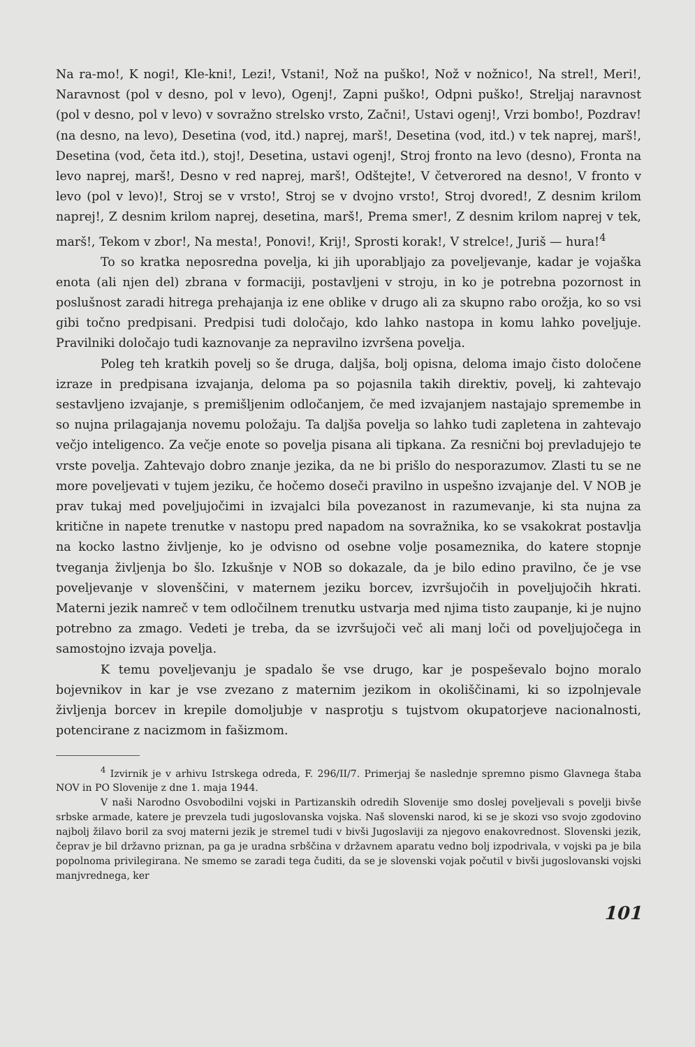Na ra-mo!, K nogi!, Kle-kni!, Lezi!, Vstani!, Nož na puško!, Nož v nožnico!, Na strel!, Meri!, Naravnost (pol v desno, pol v levo), Ogenj!, Zapni puško!, Odpni puško!, Streljaj naravnost (pol v desno, pol v levo) v sovražno strelsko vrsto, Začni!, Ustavi ogenj!, Vrzi bombo!, Pozdrav! (na desno, na levo), Desetina (vod, itd.) naprej, marš!, Desetina (vod, itd.) v tek naprej, marš!, Desetina (vod, četa itd.), stoj!, Desetina, ustavi ogenj!, Stroj fronto na levo (desno), Fronta na levo naprej, marš!, Desno v red naprej, marš!, Odštejte!, V četverored na desno!, V fronto v levo (pol v levo)!, Stroj se v vrsto!, Stroj se v dvojno vrsto!, Stroj dvored!, Z desnim krilom naprej!, Z desnim krilom naprej, desetina, marš!, Prema smer!, Z desnim krilom naprej v tek, marš!, Tekom v zbor!, Na mesta!, Ponovi!, Krij!, Sprosti korak!, V strelce!, Juriš — hura!<sup>4</sup>
To so kratka neposredna povelja, ki jih uporabljajo za poveljevanje, kadar je vojaška enota (ali njen del) zbrana v formaciji, postavljeni v stroju, in ko je potrebna pozornost in poslušnost zaradi hitrega prehajanja iz ene oblike v drugo ali za skupno rabo orožja, ko so vsi gibi točno predpisani. Predpisi tudi določajo, kdo lahko nastopa in komu lahko poveljuje. Pravilniki določajo tudi kaznovanje za nepravilno izvršena povelja.
Poleg teh kratkih povelj so še druga, daljša, bolj opisna, deloma imajo čisto določene izraze in predpisana izvajanja, deloma pa so pojasnila takih direktiv, povelj, ki zahtevajo sestavljeno izvajanje, s premišljenim odločanjem, če med izvajanjem nastajajo spremembe in so nujna prilagajanja novemu položaju. Ta daljša povelja so lahko tudi zapletena in zahtevajo večjo inteligenco. Za večje enote so povelja pisana ali tipkana. Za resnični boj prevladujejo te vrste povelja. Zahtevajo dobro znanje jezika, da ne bi prišlo do nesporazumov. Zlasti tu se ne more poveljevati v tujem jeziku, če hočemo doseči pravilno in uspešno izvajanje del. V NOB je prav tukaj med poveljujočimi in izvajalci bila povezanost in razumevanje, ki sta nujna za kritične in napete trenutke v nastopu pred napadom na sovražnika, ko se vsakokrat postavlja na kocko lastno življenje, ko je odvisno od osebne volje posameznika, do katere stopnje tveganja življenja bo šlo. Izkušnje v NOB so dokazale, da je bilo edino pravilno, če je vse poveljevanje v slovenščini, v maternem jeziku borcev, izvršujočih in poveljujočih hkrati. Materni jezik namreč v tem odločilnem trenutku ustvarja med njima tisto zaupanje, ki je nujno potrebno za zmago. Vedeti je treba, da se izvršujoči več ali manj loči od poveljujočega in samostojno izvaja povelja.
K temu poveljevanju je spadalo še vse drugo, kar je pospeševalo bojno moralo bojevnikov in kar je vse zvezano z maternim jezikom in okoliščinami, ki so izpolnjevale življenja borcev in krepile domoljubje v nasprotju s tujstvom okupatorjeve nacionalnosti, potencirane z nacizmom in fašizmom.
<sup>4</sup> Izvirnik je v arhivu Istrskega odreda, F. 296/II/7. Primerjaj še naslednje spremno pismo Glavnega štaba NOV in PO Slovenije z dne 1. maja 1944.
V naši Narodno Osvobodilni vojski in Partizanskih odredih Slovenije smo doslej poveljevali s povelji bivše srbske armade, katere je prevzela tudi jugoslovanska vojska. Naš slovenski narod, ki se je skozi vso svojo zgodovino najbolj žilavo boril za svoj materni jezik je stremel tudi v bivši Jugoslaviji za njegovo enakovrednost. Slovenski jezik, čeprav je bil državno priznan, pa ga je uradna srbščina v državnem aparatu vedno bolj izpodrivala, v vojski pa je bila popolnoma privilegirana. Ne smemo se zaradi tega čuditi, da se je slovenski vojak počutil v bivši jugoslovanski vojski manjvrednega, ker
101